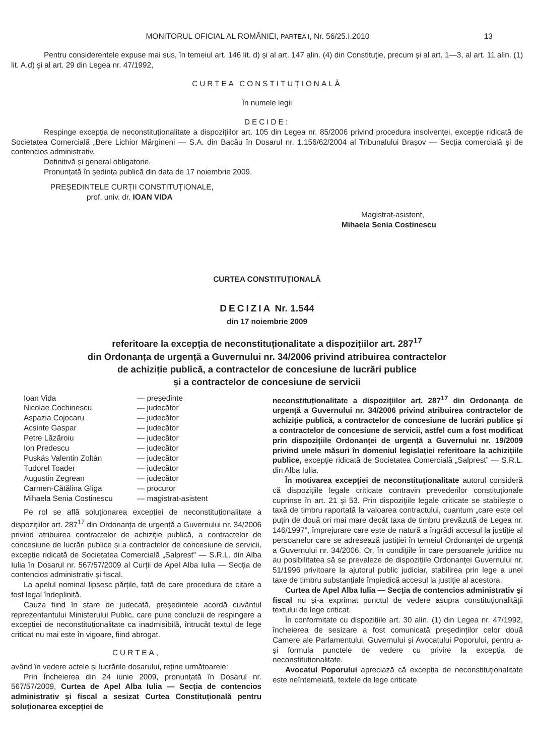MONITORUL OFICIAL AL ROMÂNIEI, PARTEA I, Nr. 56/25.I.2010 13
Pentru considerentele expuse mai sus, în temeiul art. 146 lit. d) și al art. 147 alin. (4) din Constituție, precum și al art. 1—3, al art. 11 alin. (1) lit. A.d) și al art. 29 din Legea nr. 47/1992,
CURTEA CONSTITUȚIONALĂ
În numele legii
DECIDE:
Respinge excepția de neconstituționalitate a dispozițiilor art. 105 din Legea nr. 85/2006 privind procedura insolvenței, excepție ridicată de Societatea Comercială „Bere Lichior Mărgineni — S.A. din Bacău în Dosarul nr. 1.156/62/2004 al Tribunalului Brașov — Secția comercială și de contencios administrativ.
Definitivă și general obligatorie.
Pronunțată în ședința publică din data de 17 noiembrie 2009.
PREȘEDINTELE CURȚII CONSTITUȚIONALE,
prof. univ. dr. IOAN VIDA
Magistrat-asistent,
Mihaela Senia Costinescu
CURTEA CONSTITUȚIONALĂ
DECIZIA Nr. 1.544
din 17 noiembrie 2009
referitoare la excepția de neconstituționalitate a dispozițiilor art. 287<sup>17</sup>
din Ordonanța de urgență a Guvernului nr. 34/2006 privind atribuirea contractelor
de achiziție publică, a contractelor de concesiune de lucrări publice
și a contractelor de concesiune de servicii
| Ioan Vida | — președinte |
| Nicolae Cochinescu | — judecător |
| Aspazia Cojocaru | — judecător |
| Acsinte Gaspar | — judecător |
| Petre Lăzăroiu | — judecător |
| Ion Predescu | — judecător |
| Puskás Valentin Zoltán | — judecător |
| Tudorel Toader | — judecător |
| Augustin Zegrean | — judecător |
| Carmen-Cătălina Gliga | — procuror |
| Mihaela Senia Costinescu | — magistrat-asistent |
Pe rol se află soluționarea excepției de neconstituționalitate a dispozițiilor art. 287<sup>17</sup> din Ordonanța de urgență a Guvernului nr. 34/2006 privind atribuirea contractelor de achiziție publică, a contractelor de concesiune de lucrări publice și a contractelor de concesiune de servicii, excepție ridicată de Societatea Comercială „Salprest” — S.R.L. din Alba Iulia în Dosarul nr. 567/57/2009 al Curții de Apel Alba Iulia — Secția de contencios administrativ și fiscal.
La apelul nominal lipsesc părțile, față de care procedura de citare a fost legal îndeplinită.
Cauza fiind în stare de judecată, președintele acordă cuvântul reprezentantului Ministerului Public, care pune concluzii de respingere a excepției de neconstituționalitate ca inadmisibilă, întrucât textul de lege criticat nu mai este în vigoare, fiind abrogat.
CURTEA,
având în vedere actele și lucrările dosarului, reține următoarele:
Prin Încheierea din 24 iunie 2009, pronunțată în Dosarul nr. 567/57/2009, Curtea de Apel Alba Iulia — Secția de contencios administrativ și fiscal a sesizat Curtea Constituțională pentru soluționarea excepției de
neconstituționalitate a dispozițiilor art. 287<sup>17</sup> din Ordonanța de urgență a Guvernului nr. 34/2006 privind atribuirea contractelor de achiziție publică, a contractelor de concesiune de lucrări publice și a contractelor de concesiune de servicii, astfel cum a fost modificat prin dispozițiile Ordonanței de urgență a Guvernului nr. 19/2009 privind unele măsuri în domeniul legislației referitoare la achizițiile publice, excepție ridicată de Societatea Comercială „Salprest” — S.R.L. din Alba Iulia.
În motivarea excepției de neconstituționalitate autorul consideră că dispozițiile legale criticate contravin prevederilor constituționale cuprinse în art. 21 și 53. Prin dispozițiile legale criticate se stabilește o taxă de timbru raportată la valoarea contractului, cuantum „care este cel puțin de două ori mai mare decât taxa de timbru prevăzută de Legea nr. 146/1997”, împrejurare care este de natură a îngrădi accesul la justiție al persoanelor care se adresează justiției în temeiul Ordonanței de urgență a Guvernului nr. 34/2006. Or, în condițiile în care persoanele juridice nu au posibilitatea să se prevaleze de dispozițiile Ordonanței Guvernului nr. 51/1996 privitoare la ajutorul public judiciar, stabilirea prin lege a unei taxe de timbru substanțiale împiedică accesul la justiție al acestora.
Curtea de Apel Alba Iulia — Secția de contencios administrativ și fiscal nu și-a exprimat punctul de vedere asupra constituționalității textului de lege criticat.
În conformitate cu dispozițiile art. 30 alin. (1) din Legea nr. 47/1992, încheierea de sesizare a fost comunicată președinților celor două Camere ale Parlamentului, Guvernului și Avocatului Poporului, pentru a-și formula punctele de vedere cu privire la excepția de neconstituționalitate.
Avocatul Poporului apreciază că excepția de neconstituționalitate este neîntemeiată, textele de lege criticate